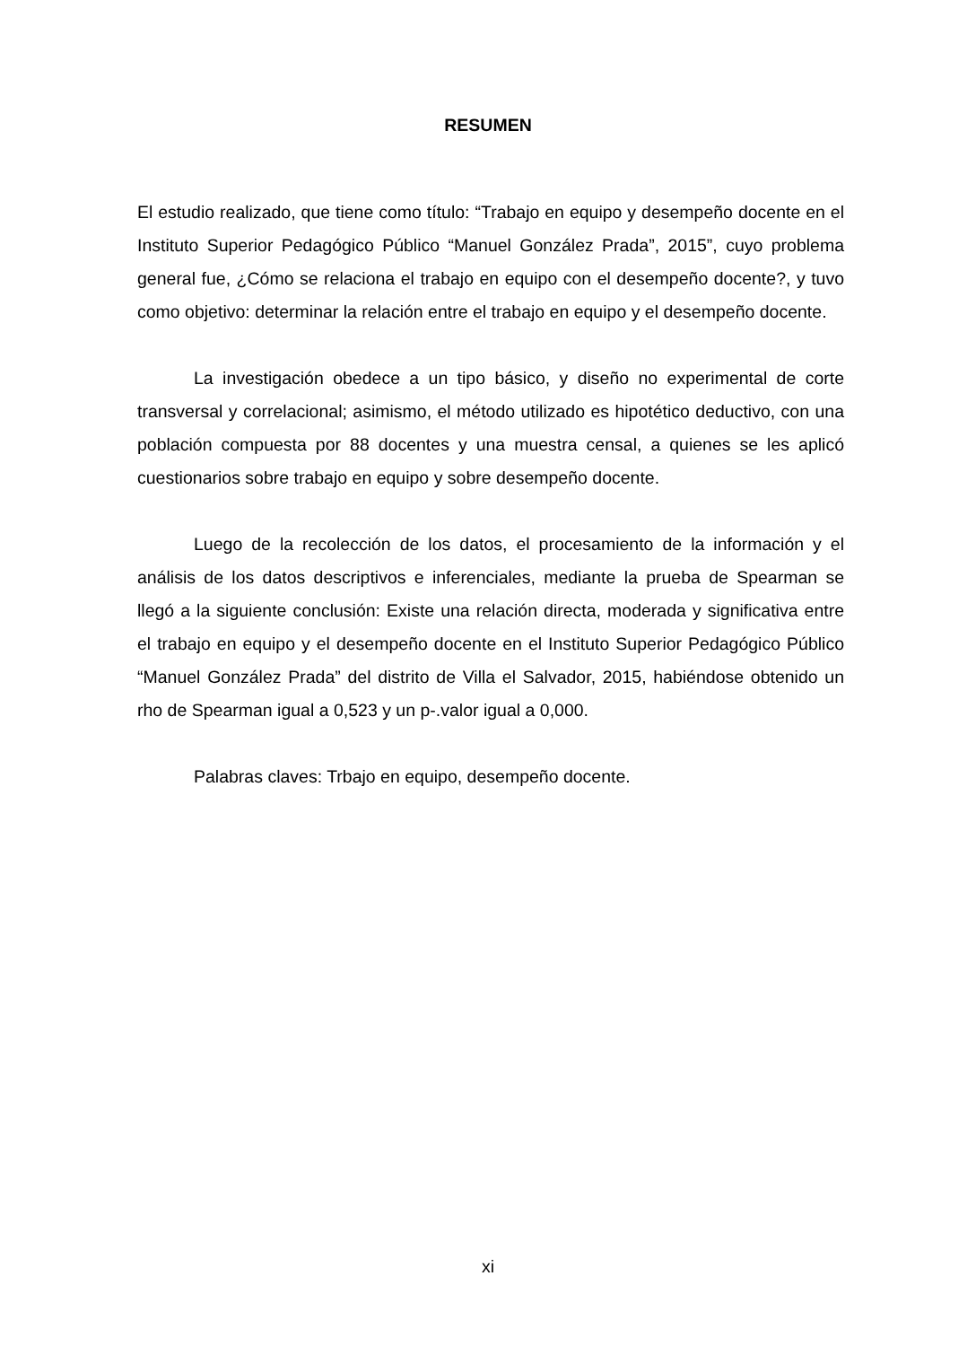RESUMEN
El estudio realizado, que tiene como título: “Trabajo en equipo y desempeño docente en el Instituto Superior Pedagógico Público “Manuel González Prada”, 2015”, cuyo problema general fue, ¿Cómo se relaciona el trabajo en equipo con el desempeño docente?, y tuvo como objetivo: determinar la relación entre el trabajo en equipo y el desempeño docente.
La investigación obedece a un tipo básico, y diseño no experimental de corte transversal y correlacional; asimismo, el método utilizado es hipotético deductivo, con una población compuesta por 88 docentes y una muestra censal, a quienes se les aplicó cuestionarios sobre trabajo en equipo y sobre desempeño docente.
Luego de la recolección de los datos, el procesamiento de la información y el análisis de los datos descriptivos e inferenciales, mediante la prueba de Spearman se llegó a la siguiente conclusión: Existe una relación directa, moderada y significativa entre el trabajo en equipo y el desempeño docente en el Instituto Superior Pedagógico Público “Manuel González Prada” del distrito de Villa el Salvador, 2015, habiéndose obtenido un rho de Spearman igual a 0,523 y un p-.valor igual a 0,000.
Palabras claves: Trbajo en equipo, desempeño docente.
xi